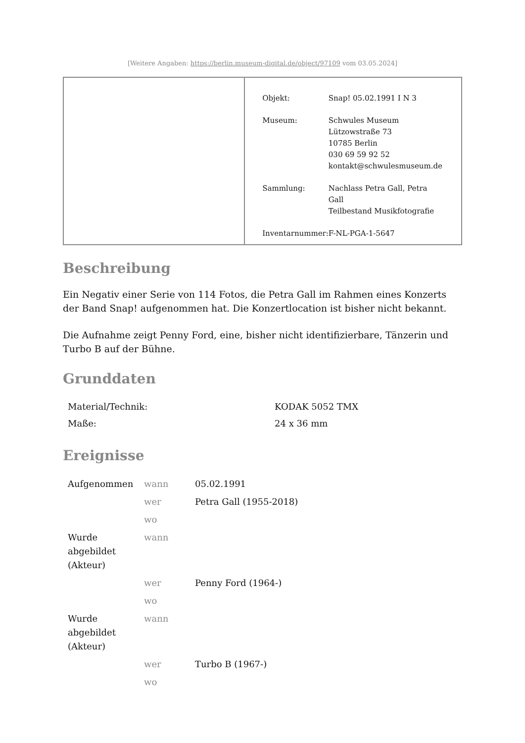[Weitere Angaben: https://berlin.museum-digital.de/object/97109 vom 03.05.2024]
| Objekt: | Snap! 05.02.1991 I N 3 |
| Museum: | Schwules Museum Lützowstraße 73 10785 Berlin 030 69 59 92 52 kontakt@schwulesmuseum.de |
| Sammlung: | Nachlass Petra Gall, Petra Gall Teilbestand Musikfotografie |
| Inventarnummer: | F-NL-PGA-1-5647 |
Beschreibung
Ein Negativ einer Serie von 114 Fotos, die Petra Gall im Rahmen eines Konzerts der Band Snap! aufgenommen hat. Die Konzertlocation ist bisher nicht bekannt.
Die Aufnahme zeigt Penny Ford, eine, bisher nicht identifizierbare, Tänzerin und Turbo B auf der Bühne.
Grunddaten
| Material/Technik: | KODAK 5052 TMX |
| Maße: | 24 x 36 mm |
Ereignisse
| Aufgenommen | wann | 05.02.1991 |
| | wer | Petra Gall (1955-2018) |
| | wo | |
| Wurde abgebildet (Akteur) | wann | |
| | wer | Penny Ford (1964-) |
| | wo | |
| Wurde abgebildet (Akteur) | wann | |
| | wer | Turbo B (1967-) |
| | wo | |